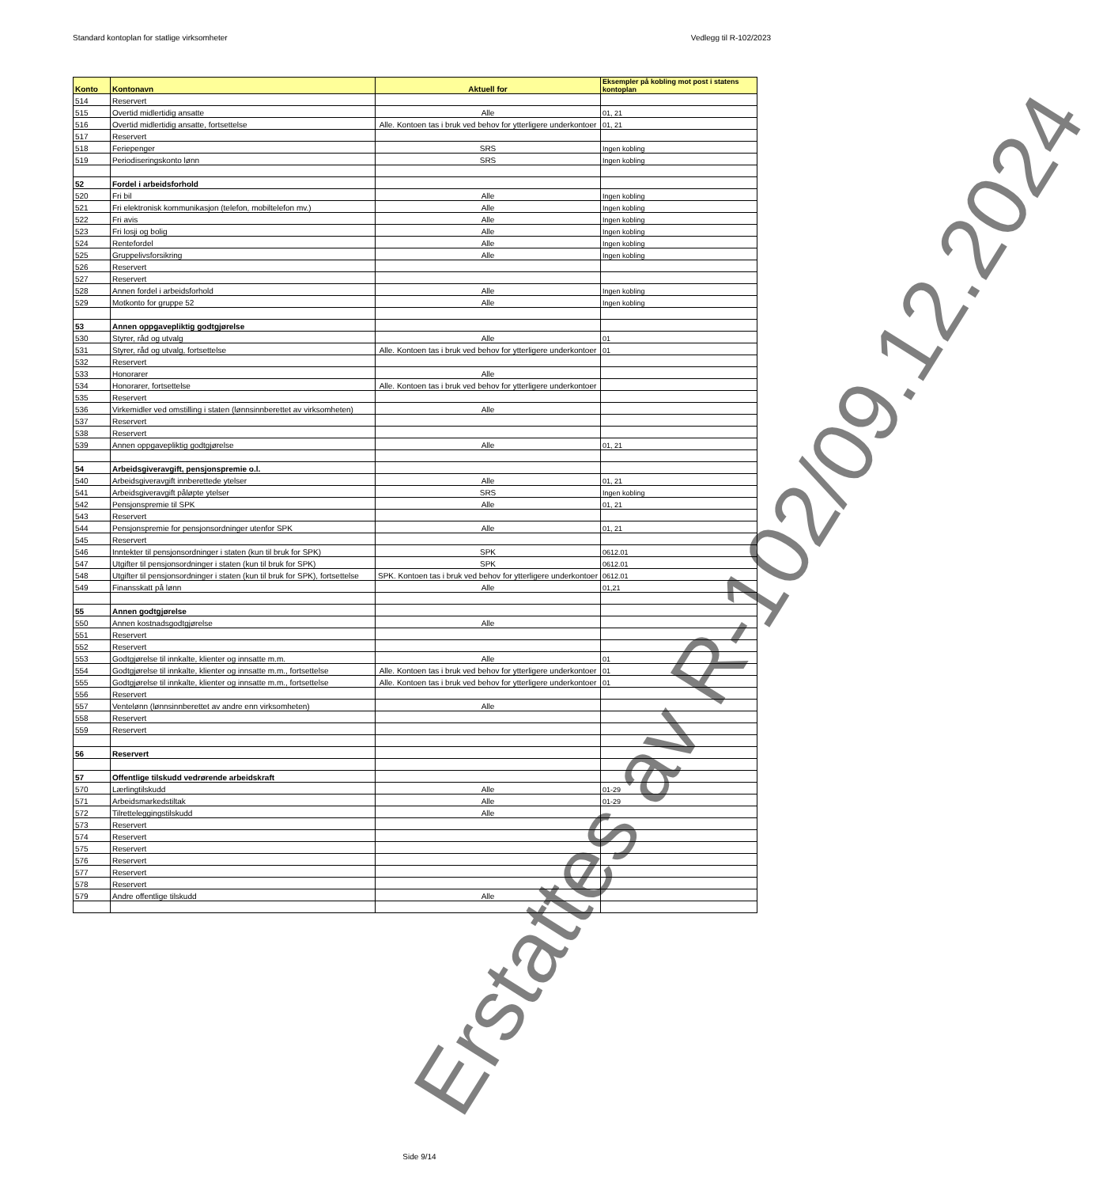Standard kontoplan for statlige virksomheter Vedlegg til R-102/2023
| Konto | Kontonavn | Aktuell for | Eksempler på kobling mot post i statens kontoplan |
| --- | --- | --- | --- |
| 514 | Reservert | | |
| 515 | Overtid midlertidig ansatte | Alle | 01, 21 |
| 516 | Overtid midlertidig ansatte, fortsettelse | Alle. Kontoen tas i bruk ved behov for ytterligere underkontoer | 01, 21 |
| 517 | Reservert | | |
| 518 | Feriepenger | SRS | Ingen kobling |
| 519 | Periodiseringskonto lønn | SRS | Ingen kobling |
| 52 | Fordel i arbeidsforhold | | |
| 520 | Fri bil | Alle | Ingen kobling |
| 521 | Fri elektronisk kommunikasjon (telefon, mobiltelefon mv.) | Alle | Ingen kobling |
| 522 | Fri avis | Alle | Ingen kobling |
| 523 | Fri losji og bolig | Alle | Ingen kobling |
| 524 | Rentefordel | Alle | Ingen kobling |
| 525 | Gruppelivsforsikring | Alle | Ingen kobling |
| 526 | Reservert | | |
| 527 | Reservert | | |
| 528 | Annen fordel i arbeidsforhold | Alle | Ingen kobling |
| 529 | Motkonto for gruppe 52 | Alle | Ingen kobling |
| 53 | Annen oppgavepliktig godtgjørelse | | |
| 530 | Styrer, råd og utvalg | Alle | 01 |
| 531 | Styrer, råd og utvalg, fortsettelse | Alle. Kontoen tas i bruk ved behov for ytterligere underkontoer | 01 |
| 532 | Reservert | | |
| 533 | Honorarer | Alle | |
| 534 | Honorarer, fortsettelse | Alle. Kontoen tas i bruk ved behov for ytterligere underkontoer | |
| 535 | Reservert | | |
| 536 | Virkemidler ved omstilling i staten (lønnsinnberettet av virksomheten) | Alle | |
| 537 | Reservert | | |
| 538 | Reservert | | |
| 539 | Annen oppgavepliktig godtgjørelse | Alle | 01, 21 |
| 54 | Arbeidsgiveravgift, pensjonspremie o.l. | | |
| 540 | Arbeidsgiveravgift innberettede ytelser | Alle | 01, 21 |
| 541 | Arbeidsgiveravgift påløpte ytelser | SRS | Ingen kobling |
| 542 | Pensjonspremie til SPK | Alle | 01, 21 |
| 543 | Reservert | | |
| 544 | Pensjonspremie for pensjonsordninger utenfor SPK | Alle | 01, 21 |
| 545 | Reservert | | |
| 546 | Inntekter til pensjonsordninger i staten (kun til bruk for SPK) | SPK | 0612.01 |
| 547 | Utgifter til pensjonsordninger i staten (kun til bruk for SPK) | SPK | 0612.01 |
| 548 | Utgifter til pensjonsordninger i staten (kun til bruk for SPK), fortsettelse | SPK. Kontoen tas i bruk ved behov for ytterligere underkontoer | 0612.01 |
| 549 | Finansskatt på lønn | Alle | 01,21 |
| 55 | Annen godtgjørelse | | |
| 550 | Annen kostnadsgodtgjørelse | Alle | |
| 551 | Reservert | | |
| 552 | Reservert | | |
| 553 | Godtgjørelse til innkalte, klienter og innsatte m.m. | Alle | 01 |
| 554 | Godtgjørelse til innkalte, klienter og innsatte m.m., fortsettelse | Alle. Kontoen tas i bruk ved behov for ytterligere underkontoer | 01 |
| 555 | Godtgjørelse til innkalte, klienter og innsatte m.m., fortsettelse | Alle. Kontoen tas i bruk ved behov for ytterligere underkontoer | 01 |
| 556 | Reservert | | |
| 557 | Ventelønn (lønnsinnberettet av andre enn virksomheten) | Alle | |
| 558 | Reservert | | |
| 559 | Reservert | | |
| 56 | Reservert | | |
| 57 | Offentlige tilskudd vedrørende arbeidskraft | | |
| 570 | Lærlingtilskudd | Alle | 01-29 |
| 571 | Arbeidsmarkedstiltak | Alle | 01-29 |
| 572 | Tilretteleggingstilskudd | Alle | |
| 573 | Reservert | | |
| 574 | Reservert | | |
| 575 | Reservert | | |
| 576 | Reservert | | |
| 577 | Reservert | | |
| 578 | Reservert | | |
| 579 | Andre offentlige tilskudd | Alle | |
Erstattes av R-102/09.12.2024
Side 9/14